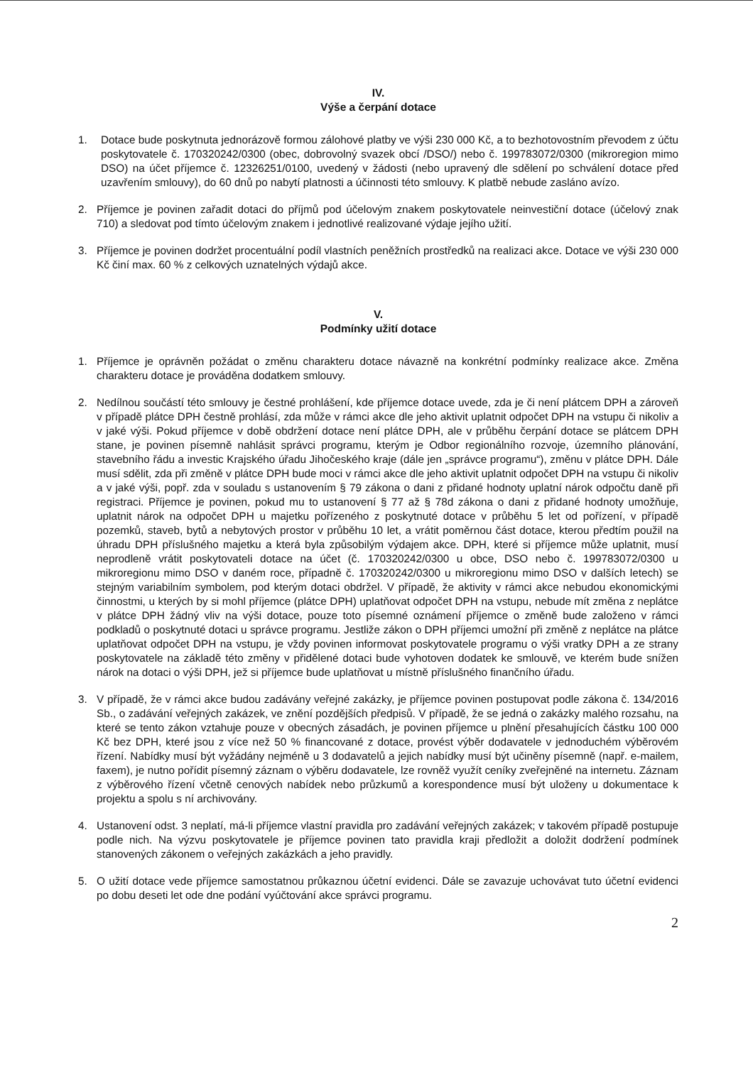IV.
Výše a čerpání dotace
1. Dotace bude poskytnuta jednorázově formou zálohové platby ve výši 230 000 Kč, a to bezhotovostním převodem z účtu poskytovatele č. 170320242/0300 (obec, dobrovolný svazek obcí /DSO/) nebo č. 199783072/0300 (mikroregion mimo DSO) na účet příjemce č. 12326251/0100, uvedený v žádosti (nebo upravený dle sdělení po schválení dotace před uzavřením smlouvy), do 60 dnů po nabytí platnosti a účinnosti této smlouvy. K platbě nebude zasláno avízo.
2. Příjemce je povinen zařadit dotaci do příjmů pod účelovým znakem poskytovatele neinvestiční dotace (účelový znak 710) a sledovat pod tímto účelovým znakem i jednotlivé realizované výdaje jejího užití.
3. Příjemce je povinen dodržet procentuální podíl vlastních peněžních prostředků na realizaci akce. Dotace ve výši 230 000 Kč činí max. 60 % z celkových uznatelných výdajů akce.
V.
Podmínky užití dotace
1. Příjemce je oprávněn požádat o změnu charakteru dotace návazně na konkrétní podmínky realizace akce. Změna charakteru dotace je prováděna dodatkem smlouvy.
2. Nedílnou součástí této smlouvy je čestné prohlášení, kde příjemce dotace uvede, zda je či není plátcem DPH a zároveň v případě plátce DPH čestně prohlásí, zda může v rámci akce dle jeho aktivit uplatnit odpočet DPH na vstupu či nikoliv a v jaké výši. Pokud příjemce v době obdržení dotace není plátce DPH, ale v průběhu čerpání dotace se plátcem DPH stane, je povinen písemně nahlásit správci programu, kterým je Odbor regionálního rozvoje, územního plánování, stavebního řádu a investic Krajského úřadu Jihočeského kraje (dále jen „správce programu“), změnu v plátce DPH. Dále musí sdělit, zda při změně v plátce DPH bude moci v rámci akce dle jeho aktivit uplatnit odpočet DPH na vstupu či nikoliv a v jaké výši, popř. zda v souladu s ustanovením § 79 zákona o dani z přidané hodnoty uplatní nárok odpočtu daně při registraci. Příjemce je povinen, pokud mu to ustanovení § 77 až § 78d zákona o dani z přidané hodnoty umožňuje, uplatnit nárok na odpočet DPH u majetku pořízeného z poskytnuté dotace v průběhu 5 let od pořízení, v případě pozemků, staveb, bytů a nebytových prostor v průběhu 10 let, a vrátit poměrnou část dotace, kterou předtím použil na úhradu DPH příslušného majetku a která byla způsobilým výdajem akce. DPH, které si příjemce může uplatnit, musí neprodleně vrátit poskytovateli dotace na účet (č. 170320242/0300 u obce, DSO nebo č. 199783072/0300 u mikroregionu mimo DSO v daném roce, případně č. 170320242/0300 u mikroregionu mimo DSO v dalších letech) se stejným variabilním symbolem, pod kterým dotaci obdržel. V případě, že aktivity v rámci akce nebudou ekonomickými činnostmi, u kterých by si mohl příjemce (plátce DPH) uplatňovat odpočet DPH na vstupu, nebude mít změna z neplátce v plátce DPH žádný vliv na výši dotace, pouze toto písemné oznámení příjemce o změně bude založeno v rámci podkladů o poskytnuté dotaci u správce programu. Jestliže zákon o DPH příjemci umožní při změně z neplátce na plátce uplatňovat odpočet DPH na vstupu, je vždy povinen informovat poskytovatele programu o výši vratky DPH a ze strany poskytovatele na základě této změny v přidělené dotaci bude vyhotoven dodatek ke smlouvě, ve kterém bude snížen nárok na dotaci o výši DPH, jež si příjemce bude uplatňovat u místně příslušného finančního úřadu.
3. V případě, že v rámci akce budou zadávány veřejné zakázky, je příjemce povinen postupovat podle zákona č. 134/2016 Sb., o zadávání veřejných zakázek, ve znění pozdějších předpisů. V případě, že se jedná o zakázky malého rozsahu, na které se tento zákon vztahuje pouze v obecných zásadách, je povinen příjemce u plnění přesahujících částku 100 000 Kč bez DPH, které jsou z více než 50 % financované z dotace, provést výběr dodavatele v jednoduchém výběrovém řízení. Nabídky musí být vyžádány nejméně u 3 dodavatelů a jejich nabídky musí být učiněny písemně (např. e-mailem, faxem), je nutno pořídit písemný záznam o výběru dodavatele, lze rovněž využít ceníky zveřejněné na internetu. Záznam z výběrového řízení včetně cenových nabídek nebo průzkumů a korespondence musí být uloženy u dokumentace k projektu a spolu s ní archivovány.
4. Ustanovení odst. 3 neplatí, má-li příjemce vlastní pravidla pro zadávání veřejných zakázek; v takovém případě postupuje podle nich. Na výzvu poskytovatele je příjemce povinen tato pravidla kraji předložit a doložit dodržení podmínek stanovených zákonem o veřejných zakázkách a jeho pravidly.
5. O užití dotace vede příjemce samostatnou průkaznou účetní evidenci. Dále se zavazuje uchovávat tuto účetní evidenci po dobu deseti let ode dne podání vyúčtování akce správci programu.
2